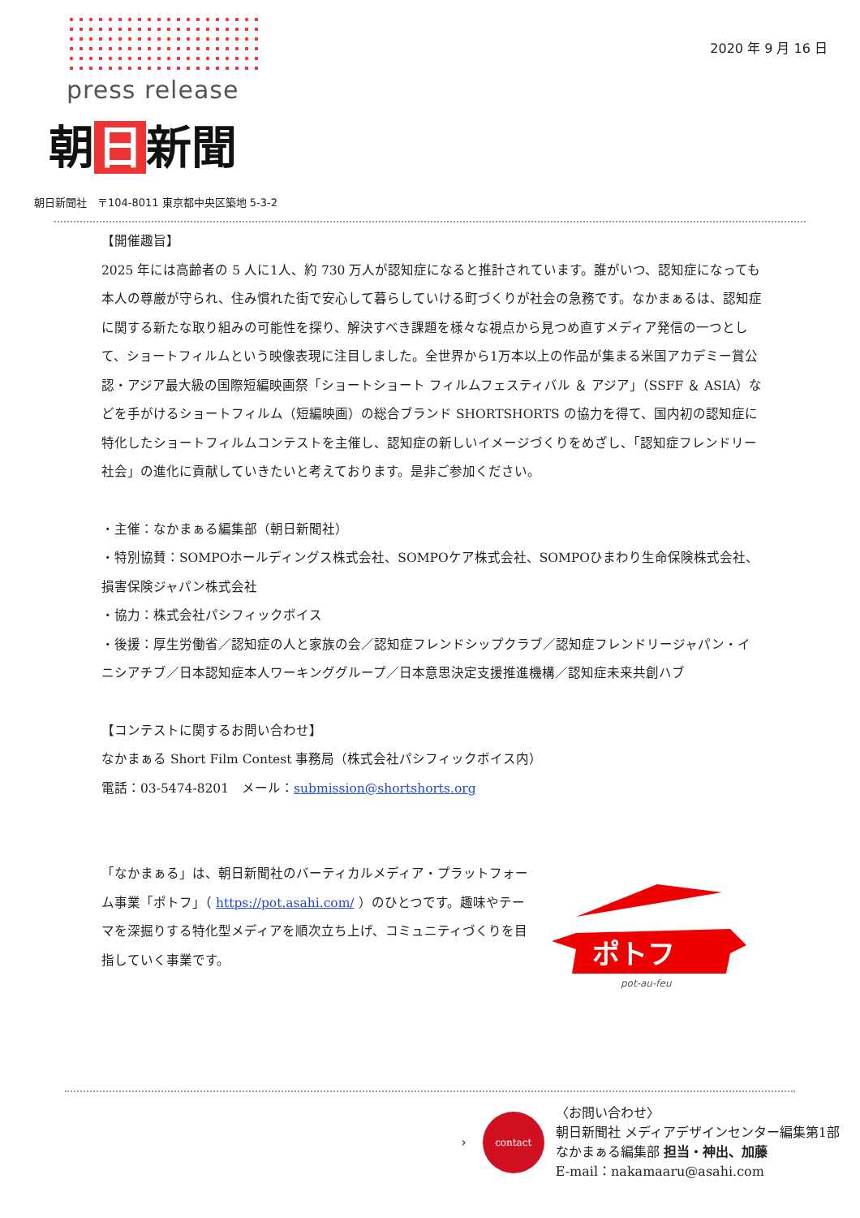press release
朝 日 新聞
2020 年 9 月 16 日
朝日新聞社　〒104-8011 東京都中央区築地 5-3-2
【開催趣旨】
2025 年には高齢者の 5 人に1人、約 730 万人が認知症になると推計されています。誰がいつ、認知症になっても本人の尊厳が守られ、住み慣れた街で安心して暮らしていける町づくりが社会の急務です。なかまぁるは、認知症に関する新たな取り組みの可能性を探り、解決すべき課題を様々な視点から見つめ直すメディア発信の一つとして、ショートフィルムという映像表現に注目しました。全世界から1万本以上の作品が集まる米国アカデミー賞公認・アジア最大級の国際短編映画祭「ショートショート フィルムフェスティバル ＆ アジア」（SSFF ＆ ASIA）などを手がけるショートフィルム（短編映画）の総合ブランド SHORTSHORTS の協力を得て、国内初の認知症に特化したショートフィルムコンテストを主催し、認知症の新しいイメージづくりをめざし、「認知症フレンドリー社会」の進化に貢献していきたいと考えております。是非ご参加ください。
・主催：なかまぁる編集部（朝日新聞社）
・特別協賛：SOMPOホールディングス株式会社、SOMPOケア株式会社、SOMPOひまわり生命保険株式会社、損害保険ジャパン株式会社
・協力：株式会社パシフィックボイス
・後援：厚生労働省／認知症の人と家族の会／認知症フレンドシップクラブ／認知症フレンドリージャパン・イニシアチブ／日本認知症本人ワーキンググループ／日本意思決定支援推進機構／認知症未来共創ハブ
【コンテストに関するお問い合わせ】
なかまぁる Short Film Contest 事務局（株式会社パシフィックボイス内）
電話：03-5474-8201　メール：submission@shortshorts.org
「なかまぁる」は、朝日新聞社のバーティカルメディア・プラットフォーム事業「ポトフ」（ https://pot.asahi.com/ ）のひとつです。趣味やテーマを深掘りする特化型メディアを順次立ち上げ、コミュニティづくりを目指していく事業です。
ポトフ
pot-au-feu
›
contact
〈お問い合わせ〉
朝日新聞社 メディアデザインセンター編集第1部
なかまぁる編集部 担当・神出、加藤
E-mail：nakamaaru@asahi.com